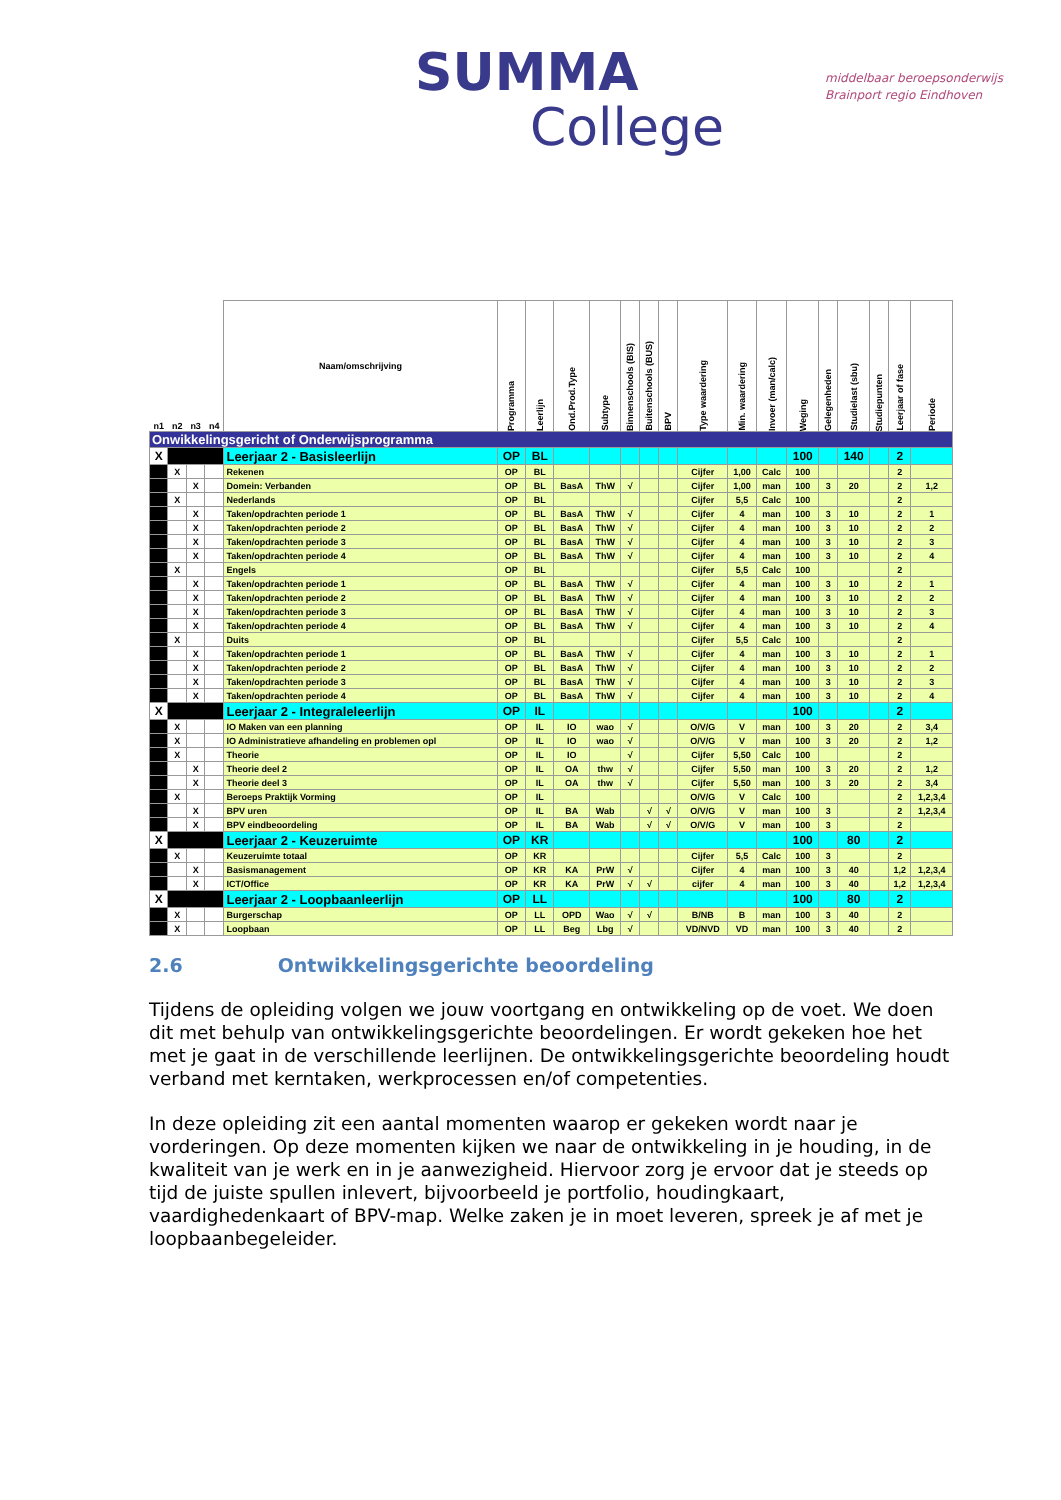SUMMA
College
middelbaar beroepsonderwijs
Brainport regio Eindhoven
| n1 | n2 | n3 | n4 | Naam/omschrijving | Programma | Leerlijn | Ond.Prod.Type | Subtype | Binnenschools (BIS) | Buitenschools (BUS) | BPV | Type waardering | Min. waardering | Invoer (man/calc) | Weging | Gelegenheden | Studielast (sbu) | Studiepunten | Leerjaar of fase | Periode |
| --- | --- | --- | --- | --- | --- | --- | --- | --- | --- | --- | --- | --- | --- | --- | --- | --- | --- | --- | --- | --- |
| Onwikkelingsgericht of Onderwijsprogramma | | | | | | | | | | | | | | | | | | | | |
| X | | | | Leerjaar 2 - Basisleerlijn | OP | BL | | | | | | | | | 100 | | 140 | | 2 | |
| | X | | | Rekenen | OP | BL | | | | | | Cijfer | 1,00 | Calc | 100 | | | | 2 | |
| | | X | | Domein: Verbanden | OP | BL | BasA | ThW | √ | | | Cijfer | 1,00 | man | 100 | 3 | 20 | | 2 | 1,2 |
| | X | | | Nederlands | OP | BL | | | | | | Cijfer | 5,5 | Calc | 100 | | | | 2 | |
| | | X | | Taken/opdrachten periode 1 | OP | BL | BasA | ThW | √ | | | Cijfer | 4 | man | 100 | 3 | 10 | | 2 | 1 |
| | | X | | Taken/opdrachten periode 2 | OP | BL | BasA | ThW | √ | | | Cijfer | 4 | man | 100 | 3 | 10 | | 2 | 2 |
| | | X | | Taken/opdrachten periode 3 | OP | BL | BasA | ThW | √ | | | Cijfer | 4 | man | 100 | 3 | 10 | | 2 | 3 |
| | | X | | Taken/opdrachten periode 4 | OP | BL | BasA | ThW | √ | | | Cijfer | 4 | man | 100 | 3 | 10 | | 2 | 4 |
| | X | | | Engels | OP | BL | | | | | | Cijfer | 5,5 | Calc | 100 | | | | 2 | |
| | | X | | Taken/opdrachten periode 1 | OP | BL | BasA | ThW | √ | | | Cijfer | 4 | man | 100 | 3 | 10 | | 2 | 1 |
| | | X | | Taken/opdrachten periode 2 | OP | BL | BasA | ThW | √ | | | Cijfer | 4 | man | 100 | 3 | 10 | | 2 | 2 |
| | | X | | Taken/opdrachten periode 3 | OP | BL | BasA | ThW | √ | | | Cijfer | 4 | man | 100 | 3 | 10 | | 2 | 3 |
| | | X | | Taken/opdrachten periode 4 | OP | BL | BasA | ThW | √ | | | Cijfer | 4 | man | 100 | 3 | 10 | | 2 | 4 |
| | X | | | Duits | OP | BL | | | | | | Cijfer | 5,5 | Calc | 100 | | | | 2 | |
| | | X | | Taken/opdrachten periode 1 | OP | BL | BasA | ThW | √ | | | Cijfer | 4 | man | 100 | 3 | 10 | | 2 | 1 |
| | | X | | Taken/opdrachten periode 2 | OP | BL | BasA | ThW | √ | | | Cijfer | 4 | man | 100 | 3 | 10 | | 2 | 2 |
| | | X | | Taken/opdrachten periode 3 | OP | BL | BasA | ThW | √ | | | Cijfer | 4 | man | 100 | 3 | 10 | | 2 | 3 |
| | | X | | Taken/opdrachten periode 4 | OP | BL | BasA | ThW | √ | | | Cijfer | 4 | man | 100 | 3 | 10 | | 2 | 4 |
| X | | | | Leerjaar 2 - Integraleleerlijn | OP | IL | | | | | | | | | 100 | | | | 2 | |
| | X | | | IO Maken van een planning | OP | IL | IO | wao | √ | | | O/V/G | V | man | 100 | 3 | 20 | | 2 | 3,4 |
| | X | | | IO Administratieve afhandeling en problemen opl | OP | IL | IO | wao | √ | | | O/V/G | V | man | 100 | 3 | 20 | | 2 | 1,2 |
| | X | | | Theorie | OP | IL | IO | | √ | | | Cijfer | 5,50 | Calc | 100 | | | | 2 | |
| | | X | | Theorie deel 2 | OP | IL | OA | thw | √ | | | Cijfer | 5,50 | man | 100 | 3 | 20 | | 2 | 1,2 |
| | | X | | Theorie deel 3 | OP | IL | OA | thw | √ | | | Cijfer | 5,50 | man | 100 | 3 | 20 | | 2 | 3,4 |
| | X | | | Beroeps Praktijk Vorming | OP | IL | | | | | | O/V/G | V | Calc | 100 | | | | 2 | 1,2,3,4 |
| | | X | | BPV uren | OP | IL | BA | Wab | | √ | √ | O/V/G | V | man | 100 | 3 | | | 2 | 1,2,3,4 |
| | | X | | BPV eindbeoordeling | OP | IL | BA | Wab | | √ | √ | O/V/G | V | man | 100 | 3 | | | 2 | |
| X | | | | Leerjaar 2 - Keuzeruimte | OP | KR | | | | | | | | | 100 | | 80 | | 2 | |
| | X | | | Keuzeruimte totaal | OP | KR | | | | | | Cijfer | 5,5 | Calc | 100 | 3 | | | 2 | |
| | | X | | Basismanagement | OP | KR | KA | PrW | √ | | | Cijfer | 4 | man | 100 | 3 | 40 | | 1,2 | 1,2,3,4 |
| | | X | | ICT/Office | OP | KR | KA | PrW | √ | √ | | cijfer | 4 | man | 100 | 3 | 40 | | 1,2 | 1,2,3,4 |
| X | | | | Leerjaar 2 - Loopbaanleerlijn | OP | LL | | | | | | | | | 100 | | 80 | | 2 | |
| | X | | | Burgerschap | OP | LL | OPD | Wao | √ | √ | | B/NB | B | man | 100 | 3 | 40 | | 2 | |
| | X | | | Loopbaan | OP | LL | Beg | Lbg | √ | | | VD/NVD | VD | man | 100 | 3 | 40 | | 2 | |
2.6 Ontwikkelingsgerichte beoordeling
Tijdens de opleiding volgen we jouw voortgang en ontwikkeling op de voet. We doen dit met behulp van ontwikkelingsgerichte beoordelingen. Er wordt gekeken hoe het met je gaat in de verschillende leerlijnen. De ontwikkelingsgerichte beoordeling houdt verband met kerntaken, werkprocessen en/of competenties.
In deze opleiding zit een aantal momenten waarop er gekeken wordt naar je vorderingen. Op deze momenten kijken we naar de ontwikkeling in je houding, in de kwaliteit van je werk en in je aanwezigheid. Hiervoor zorg je ervoor dat je steeds op tijd de juiste spullen inlevert, bijvoorbeeld je portfolio, houdingkaart, vaardighedenkaart of BPV-map. Welke zaken je in moet leveren, spreek je af met je loopbaanbegeleider.